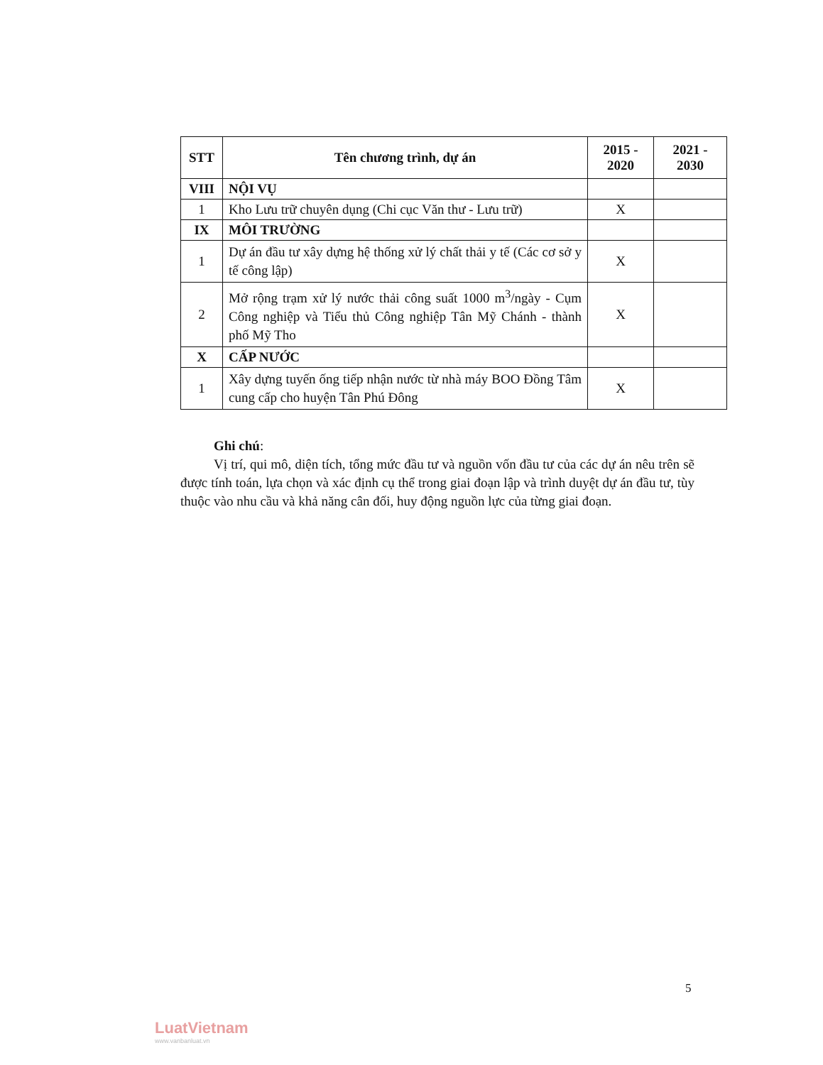| STT | Tên chương trình, dự án | 2015 - 2020 | 2021 - 2030 |
| --- | --- | --- | --- |
| VIII | NỘI VỤ | | |
| 1 | Kho Lưu trữ chuyên dụng (Chi cục Văn thư - Lưu trữ) | X | |
| IX | MÔI TRƯỜNG | | |
| 1 | Dự án đầu tư xây dựng hệ thống xử lý chất thải y tế (Các cơ sở y tế công lập) | X | |
| 2 | Mở rộng trạm xử lý nước thải công suất 1000 m<sup>3</sup>/ngày - Cụm Công nghiệp và Tiểu thủ Công nghiệp Tân Mỹ Chánh - thành phố Mỹ Tho | X | |
| X | CẤP NƯỚC | | |
| 1 | Xây dựng tuyến ống tiếp nhận nước từ nhà máy BOO Đồng Tâm cung cấp cho huyện Tân Phú Đông | X | |
Ghi chú:
Vị trí, qui mô, diện tích, tổng mức đầu tư và nguồn vốn đầu tư của các dự án nêu trên sẽ được tính toán, lựa chọn và xác định cụ thể trong giai đoạn lập và trình duyệt dự án đầu tư, tùy thuộc vào nhu cầu và khả năng cân đối, huy động nguồn lực của từng giai đoạn.
5
LuatVietnam
www.vanbanluat.vn